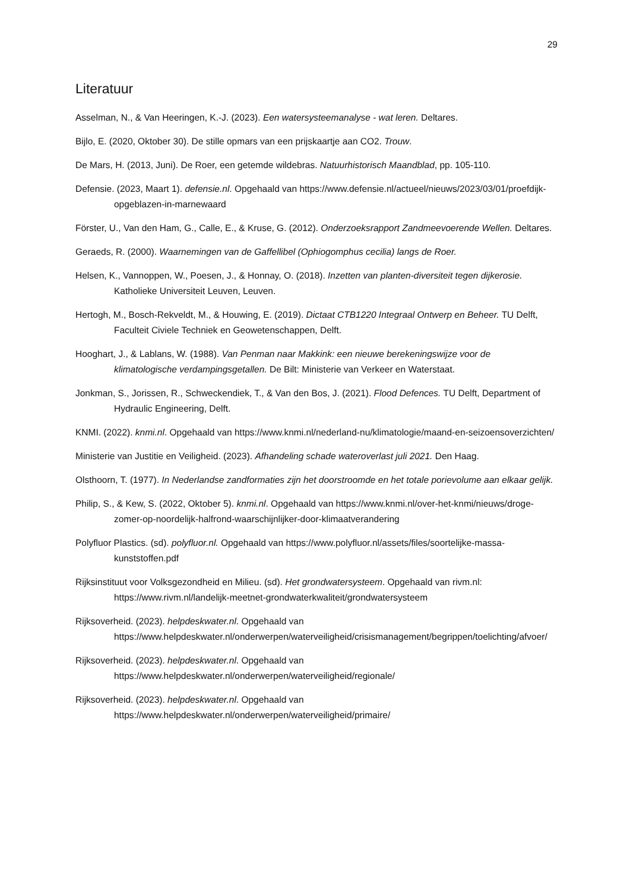29
Literatuur
Asselman, N., & Van Heeringen, K.-J. (2023). Een watersysteemanalyse - wat leren. Deltares.
Bijlo, E. (2020, Oktober 30). De stille opmars van een prijskaartje aan CO2. Trouw.
De Mars, H. (2013, Juni). De Roer, een getemde wildebras. Natuurhistorisch Maandblad, pp. 105-110.
Defensie. (2023, Maart 1). defensie.nl. Opgehaald van https://www.defensie.nl/actueel/nieuws/2023/03/01/proefdijk-opgeblazen-in-marnewaard
Förster, U., Van den Ham, G., Calle, E., & Kruse, G. (2012). Onderzoeksrapport Zandmeevoerende Wellen. Deltares.
Geraeds, R. (2000). Waarnemingen van de Gaffellibel (Ophiogomphus cecilia) langs de Roer.
Helsen, K., Vannoppen, W., Poesen, J., & Honnay, O. (2018). Inzetten van planten-diversiteit tegen dijkerosie. Katholieke Universiteit Leuven, Leuven.
Hertogh, M., Bosch-Rekveldt, M., & Houwing, E. (2019). Dictaat CTB1220 Integraal Ontwerp en Beheer. TU Delft, Faculteit Civiele Techniek en Geowetenschappen, Delft.
Hooghart, J., & Lablans, W. (1988). Van Penman naar Makkink: een nieuwe berekeningswijze voor de klimatologische verdampingsgetallen. De Bilt: Ministerie van Verkeer en Waterstaat.
Jonkman, S., Jorissen, R., Schweckendiek, T., & Van den Bos, J. (2021). Flood Defences. TU Delft, Department of Hydraulic Engineering, Delft.
KNMI. (2022). knmi.nl. Opgehaald van https://www.knmi.nl/nederland-nu/klimatologie/maand-en-seizoensoverzichten/
Ministerie van Justitie en Veiligheid. (2023). Afhandeling schade wateroverlast juli 2021. Den Haag.
Olsthoorn, T. (1977). In Nederlandse zandformaties zijn het doorstroomde en het totale porievolume aan elkaar gelijk.
Philip, S., & Kew, S. (2022, Oktober 5). knmi.nl. Opgehaald van https://www.knmi.nl/over-het-knmi/nieuws/droge-zomer-op-noordelijk-halfrond-waarschijnlijker-door-klimaatverandering
Polyfluor Plastics. (sd). polyfluor.nl. Opgehaald van https://www.polyfluor.nl/assets/files/soortelijke-massa-kunststoffen.pdf
Rijksinstituut voor Volksgezondheid en Milieu. (sd). Het grondwatersysteem. Opgehaald van rivm.nl: https://www.rivm.nl/landelijk-meetnet-grondwaterkwaliteit/grondwatersysteem
Rijksoverheid. (2023). helpdeskwater.nl. Opgehaald van https://www.helpdeskwater.nl/onderwerpen/waterveiligheid/crisismanagement/begrippen/toelichting/afvoer/
Rijksoverheid. (2023). helpdeskwater.nl. Opgehaald van https://www.helpdeskwater.nl/onderwerpen/waterveiligheid/regionale/
Rijksoverheid. (2023). helpdeskwater.nl. Opgehaald van https://www.helpdeskwater.nl/onderwerpen/waterveiligheid/primaire/